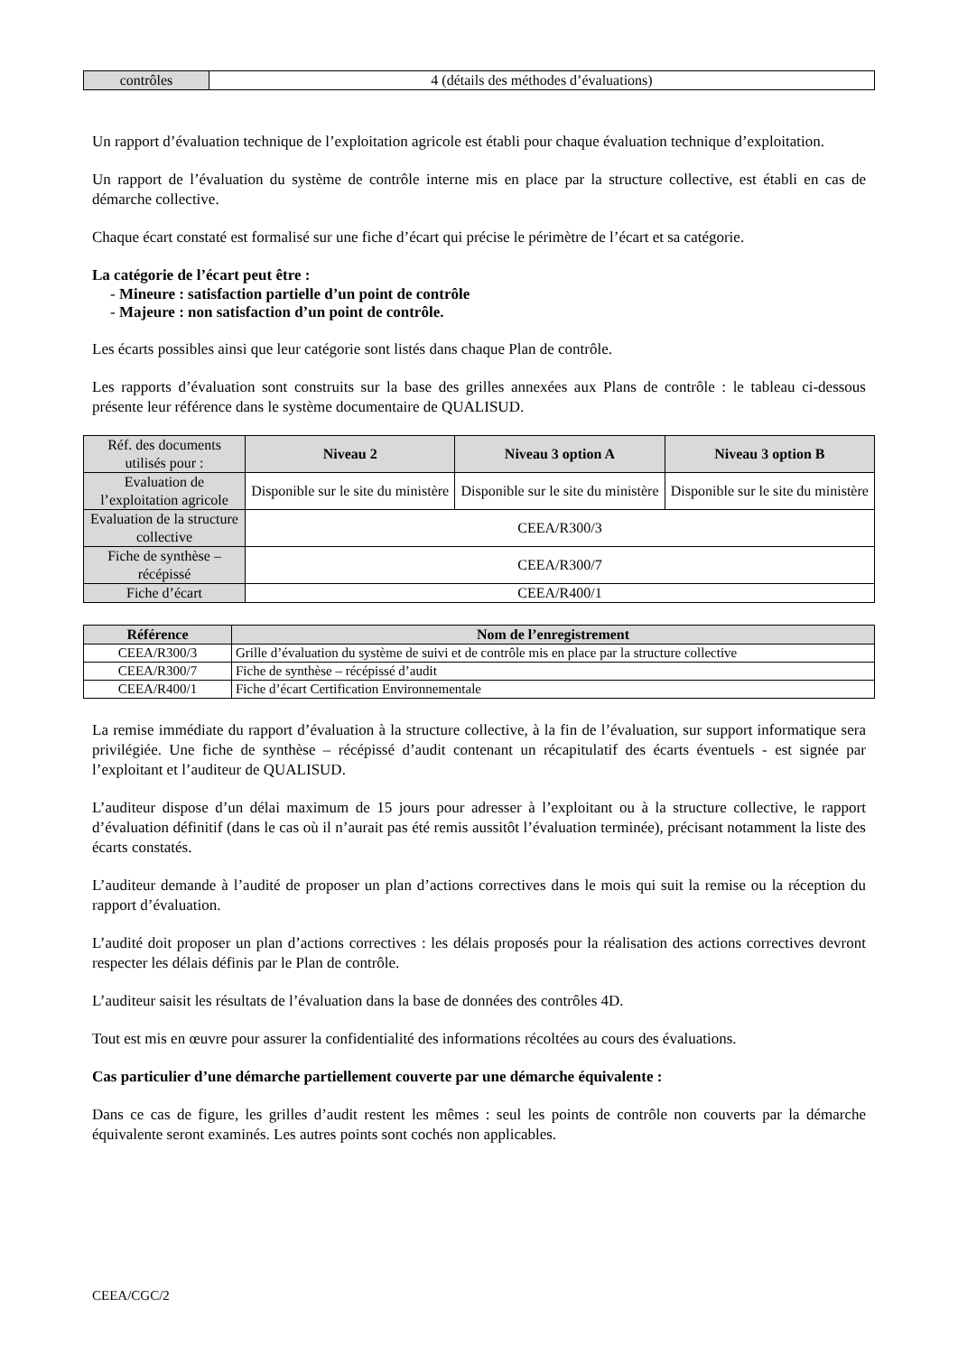| contrôles | 4 (détails des méthodes d’évaluations) |
Un rapport d’évaluation technique de l’exploitation agricole est établi pour chaque évaluation technique d’exploitation.
Un rapport de l’évaluation du système de contrôle interne mis en place par la structure collective, est établi en cas de démarche collective.
Chaque écart constaté est formalisé sur une fiche d’écart qui précise le périmètre de l’écart et sa catégorie.
La catégorie de l’écart peut être :
- Mineure : satisfaction partielle d’un point de contrôle
- Majeure : non satisfaction d’un point de contrôle.
Les écarts possibles ainsi que leur catégorie sont listés dans chaque Plan de contrôle.
Les rapports d’évaluation sont construits sur la base des grilles annexées aux Plans de contrôle : le tableau ci-dessous présente leur référence dans le système documentaire de QUALISUD.
| Réf. des documents utilisés pour : | Niveau 2 | Niveau 3 option A | Niveau 3 option B |
| Evaluation de l’exploitation agricole | Disponible sur le site du ministère | Disponible sur le site du ministère | Disponible sur le site du ministère |
| Evaluation de la structure collective | CEEA/R300/3 | | |
| Fiche de synthèse – récépissé | CEEA/R300/7 | | |
| Fiche d’écart | CEEA/R400/1 | | |
| Référence | Nom de l’enregistrement |
| --- | --- |
| CEEA/R300/3 | Grille d’évaluation du système de suivi et de contrôle mis en place par la structure collective |
| CEEA/R300/7 | Fiche de synthèse – récépissé d’audit |
| CEEA/R400/1 | Fiche d’écart Certification Environnementale |
La remise immédiate du rapport d’évaluation à la structure collective, à la fin de l’évaluation, sur support informatique sera privilégiée. Une fiche de synthèse – récépissé d’audit contenant un récapitulatif des écarts éventuels - est signée par l’exploitant et l’auditeur de QUALISUD.
L’auditeur dispose d’un délai maximum de 15 jours pour adresser à l’exploitant ou à la structure collective, le rapport d’évaluation définitif (dans le cas où il n’aurait pas été remis aussitôt l’évaluation terminée), précisant notamment la liste des écarts constatés.
L’auditeur demande à l’audité de proposer un plan d’actions correctives dans le mois qui suit la remise ou la réception du rapport d’évaluation.
L’audité doit proposer un plan d’actions correctives : les délais proposés pour la réalisation des actions correctives devront respecter les délais définis par le Plan de contrôle.
L’auditeur saisit les résultats de l’évaluation dans la base de données des contrôles 4D.
Tout est mis en œuvre pour assurer la confidentialité des informations récoltées au cours des évaluations.
Cas particulier d’une démarche partiellement couverte par une démarche équivalente :
Dans ce cas de figure, les grilles d’audit restent les mêmes : seul les points de contrôle non couverts par la démarche équivalente seront examinés. Les autres points sont cochés non applicables.
CEEA/CGC/2